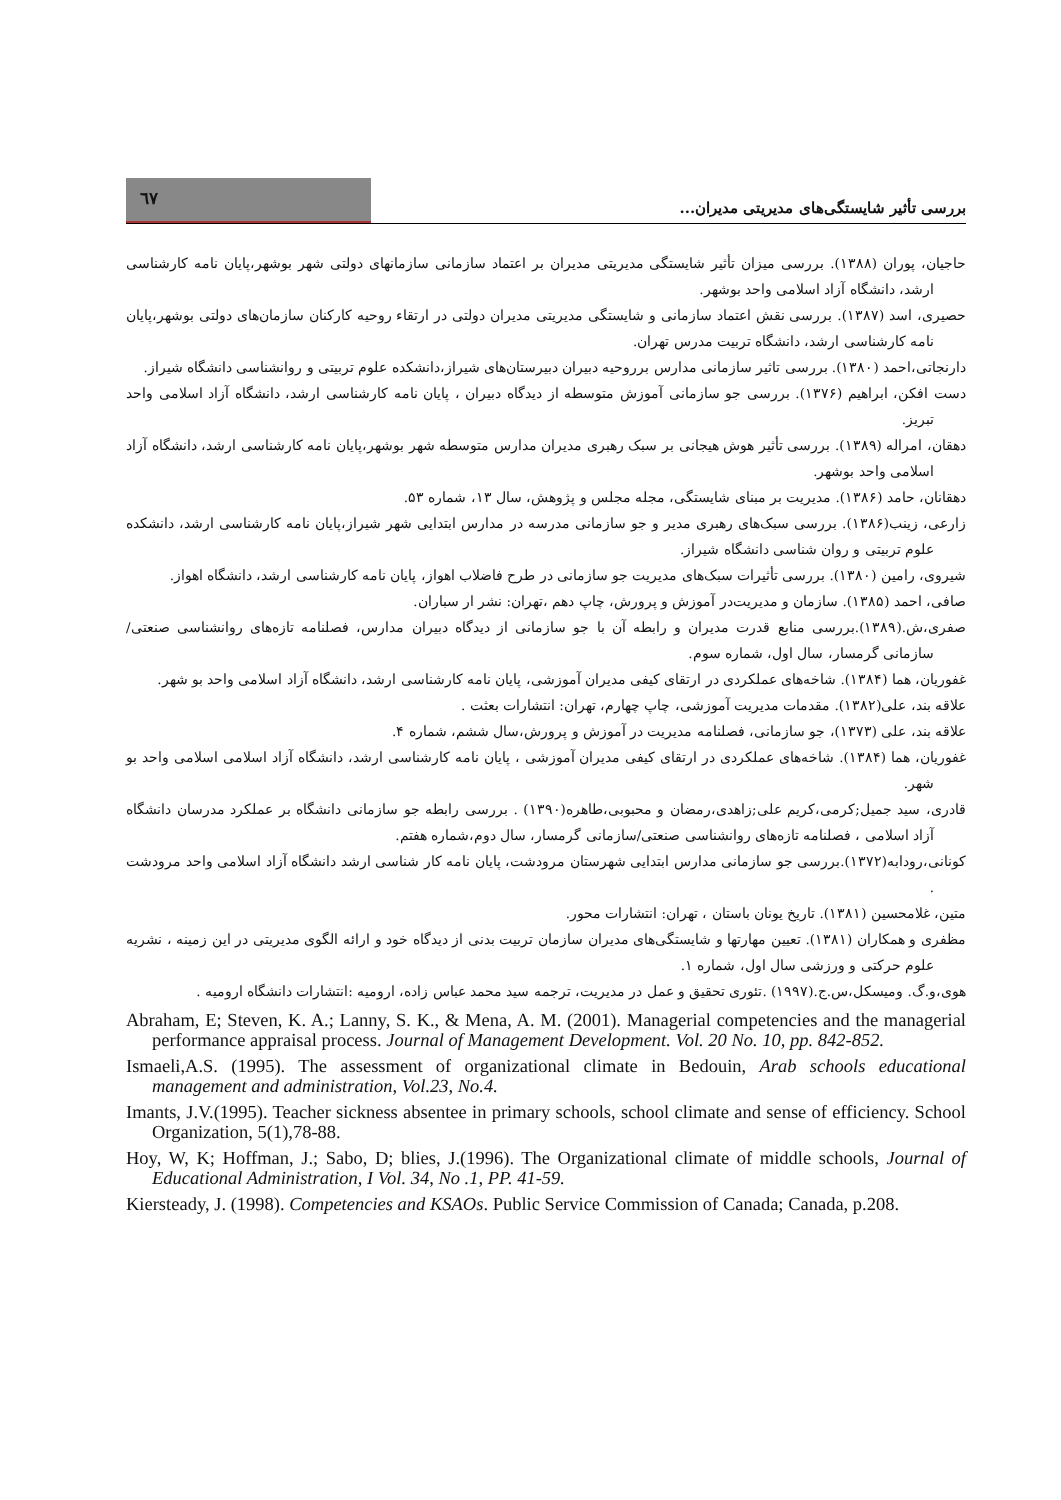٦٧
بررسی تأثیر شایستگی‌های مدیریتی مدیران...
حاجیان، پوران (۱۳۸۸). بررسی میزان تأثیر شایستگی مدیریتی مدیران بر اعتماد سازمانی سازمانهای دولتی شهر بوشهر،پایان نامه کارشناسی ارشد، دانشگاه آزاد اسلامی واحد بوشهر.
حصیری، اسد (۱۳۸۷). بررسی نقش اعتماد سازمانی و شایستگی مدیریتی مدیران دولتی در ارتقاء روحیه کارکنان سازمان‌های دولتی بوشهر،پایان نامه کارشناسی ارشد، دانشگاه تربیت مدرس تهران.
دارنجاتی،احمد (۱۳۸۰). بررسی تاثیر سازمانی مدارس برروحیه دبیران دبیرستان‌های شیراز،دانشکده علوم تربیتی و روانشناسی دانشگاه شیراز.
دست افکن، ابراهیم (۱۳۷۶). بررسی جو سازمانی آموزش متوسطه از دیدگاه دبیران ، پایان نامه کارشناسی ارشد، دانشگاه آزاد اسلامی واحد تبریز.
دهقان، امراله (۱۳۸۹). بررسی تأثیر هوش هیجانی بر سبک رهبری مدیران مدارس متوسطه شهر بوشهر،پایان نامه کارشناسی ارشد، دانشگاه آزاد اسلامی واحد بوشهر.
دهقانان، حامد (۱۳۸۶). مدیریت بر مبنای شایستگی، مجله مجلس و پژوهش، سال ۱۳، شماره ۵۳.
زارعی، زینب(۱۳۸۶). بررسی سبک‌های رهبری مدیر و جو سازمانی مدرسه در مدارس ابتدایی شهر شیراز،پایان نامه کارشناسی ارشد، دانشکده علوم تربیتی و روان شناسی دانشگاه شیراز.
شیروی، رامین (۱۳۸۰). بررسی تأثیرات سبک‌های مدیریت جو سازمانی در طرح فاضلاب اهواز، پایان نامه کارشناسی ارشد، دانشگاه اهواز.
صافی، احمد (۱۳۸۵). سازمان و مدیریت‌در آموزش و پرورش، چاپ دهم ،تهران: نشر ار سباران.
صفری،ش.(۱۳۸۹).بررسی منابع قدرت مدیران و رابطه آن با جو سازمانی از دیدگاه دبیران مدارس، فصلنامه تازه‌های روانشناسی صنعتی/سازمانی گرمسار، سال اول، شماره سوم.
غفوریان، هما (۱۳۸۴). شاخه‌های عملکردی در ارتقای کیفی مدیران آموزشی، پایان نامه کارشناسی ارشد، دانشگاه آزاد اسلامی واحد بو شهر.
علاقه بند، علی(۱۳۸۲). مقدمات مدیریت آموزشی، چاپ چهارم، تهران: انتشارات بعثت .
علاقه بند، علی (۱۳۷۳)، جو سازمانی، فصلنامه مدیریت در آموزش و پرورش،سال ششم، شماره ۴.
غفوریان، هما (۱۳۸۴). شاخه‌های عملکردی در ارتقای کیفی مدیران آموزشی ، پایان نامه کارشناسی ارشد، دانشگاه آزاد اسلامی اسلامی واحد بو شهر.
قادری، سید جمیل;کرمی،کریم علی;زاهدی،رمضان و محبوبی،طاهره(۱۳۹۰) . بررسی رابطه جو سازمانی دانشگاه بر عملکرد مدرسان دانشگاه آزاد اسلامی ، فصلنامه تازه‌های روانشناسی صنعتی/سازمانی گرمسار، سال دوم،شماره هفتم.
کونانی،رودابه(۱۳۷۲).بررسی جو سازمانی مدارس ابتدایی شهرستان مرودشت، پایان نامه کار شناسی ارشد دانشگاه آزاد اسلامی واحد مرودشت .
متین، غلامحسین (۱۳۸۱). تاریخ یونان باستان ، تهران: انتشارات محور.
مظفری و همکاران (۱۳۸۱). تعیین مهارتها و شایستگی‌های مدیران سازمان تربیت بدنی از دیدگاه خود و ارائه الگوی مدیریتی در این زمینه ، نشریه علوم حرکتی و ورزشی سال اول، شماره ۱.
هوی،و.گ. ومیسکل،س.ج.(۱۹۹۷) .تئوری تحقیق و عمل در مدیریت، ترجمه سید محمد عباس زاده، ارومیه :انتشارات دانشگاه ارومیه .
Abraham, E; Steven, K. A.; Lanny, S. K., & Mena, A. M. (2001). Managerial competencies and the managerial performance appraisal process. Journal of Management Development. Vol. 20 No. 10, pp. 842-852.
Ismaeli,A.S. (1995). The assessment of organizational climate in Bedouin, Arab schools educational management and administration, Vol.23, No.4.
Imants, J.V.(1995). Teacher sickness absentee in primary schools, school climate and sense of efficiency. School Organization, 5(1),78-88.
Hoy, W, K; Hoffman, J.; Sabo, D; blies, J.(1996). The Organizational climate of middle schools, Journal of Educational Administration, I Vol. 34, No .1, PP. 41-59.
Kiersteady, J. (1998). Competencies and KSAOs. Public Service Commission of Canada; Canada, p.208.